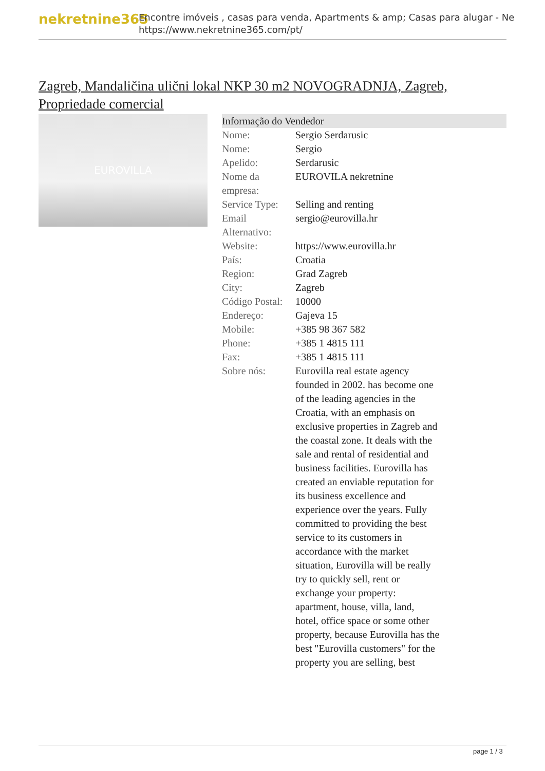nekretnine365
Encontre imóveis , casas para venda, Apartments & amp; Casas para alugar - Ne
https://www.nekretnine365.com/pt/
Zagreb, Mandaličina ulični lokal NKP 30 m2 NOVOGRADNJA, Zagreb, Propriedade comercial
EUROVILLA
| Informação do Vendedor | |
| --- | --- |
| Nome: | Sergio Serdarusic |
| Nome: | Sergio |
| Apelido: | Serdarusic |
| Nome da empresa: | EUROVILA nekretnine |
| Service Type: | Selling and renting |
| Email Alternativo: | sergio@eurovilla.hr |
| Website: | https://www.eurovilla.hr |
| País: | Croatia |
| Region: | Grad Zagreb |
| City: | Zagreb |
| Código Postal: | 10000 |
| Endereço: | Gajeva 15 |
| Mobile: | +385 98 367 582 |
| Phone: | +385 1 4815 111 |
| Fax: | +385 1 4815 111 |
| Sobre nós: | Eurovilla real estate agency founded in 2002. has become one of the leading agencies in the Croatia, with an emphasis on exclusive properties in Zagreb and the coastal zone. It deals with the sale and rental of residential and business facilities. Eurovilla has created an enviable reputation for its business excellence and experience over the years. Fully committed to providing the best service to its customers in accordance with the market situation, Eurovilla will be really try to quickly sell, rent or exchange your property: apartment, house, villa, land, hotel, office space or some other property, because Eurovilla has the best "Eurovilla customers" for the property you are selling, best |
page 1 / 3